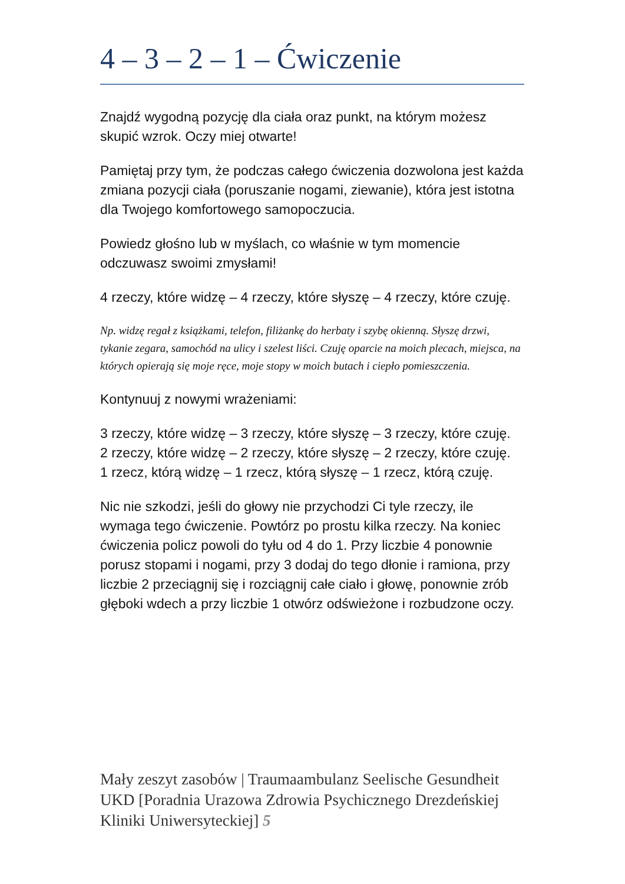4 – 3 – 2 – 1 – Ćwiczenie
Znajdź wygodną pozycję dla ciała oraz punkt, na którym możesz skupić wzrok. Oczy miej otwarte!
Pamiętaj przy tym, że podczas całego ćwiczenia dozwolona jest każda zmiana pozycji ciała (poruszanie nogami, ziewanie), która jest istotna dla Twojego komfortowego samopoczucia.
Powiedz głośno lub w myślach, co właśnie w tym momencie odczuwasz swoimi zmysłami!
4 rzeczy, które widzę – 4 rzeczy, które słyszę – 4 rzeczy, które czuję.
Np. widzę regał z książkami, telefon, filiżankę do herbaty i szybę okienną. Słyszę drzwi, tykanie zegara, samochód na ulicy i szelest liści. Czuję oparcie na moich plecach, miejsca, na których opierają się moje ręce, moje stopy w moich butach i ciepło pomieszczenia.
Kontynuuj z nowymi wrażeniami:
3 rzeczy, które widzę – 3 rzeczy, które słyszę – 3 rzeczy, które czuję.
2 rzeczy, które widzę – 2 rzeczy, które słyszę – 2 rzeczy, które czuję.
1 rzecz, którą widzę – 1 rzecz, którą słyszę – 1 rzecz, którą czuję.
Nic nie szkodzi, jeśli do głowy nie przychodzi Ci tyle rzeczy, ile wymaga tego ćwiczenie. Powtórz po prostu kilka rzeczy. Na koniec ćwiczenia policz powoli do tyłu od 4 do 1. Przy liczbie 4 ponownie porusz stopami i nogami, przy 3 dodaj do tego dłonie i ramiona, przy liczbie 2 przeciągnij się i rozciągnij całe ciało i głowę, ponownie zrób głęboki wdech a przy liczbie 1 otwórz odświeżone i rozbudzone oczy.
Mały zeszyt zasobów | Traumaambulanz Seelische Gesundheit UKD [Poradnia Urazowa Zdrowia Psychicznego Drezdeńskiej Kliniki Uniwersyteckiej] 5